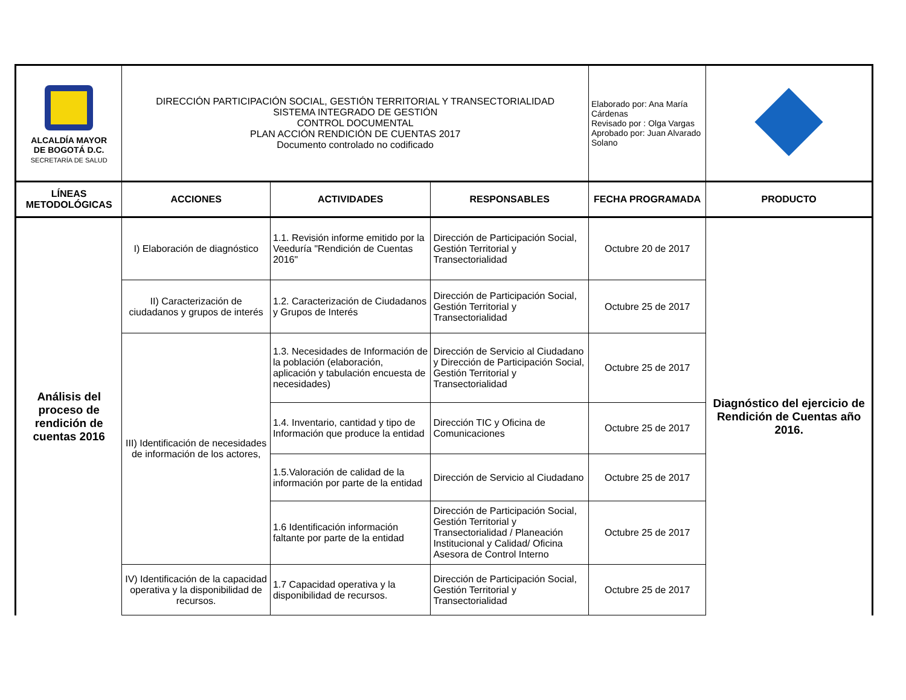| ALCALDÍA MAYOR DE BOGOTÁ D.C. SECRETARÍA DE SALUD | DIRECCIÓN PARTICIPACIÓN SOCIAL, GESTIÓN TERRITORIAL Y TRANSECTORIALIDAD SISTEMA INTEGRADO DE GESTIÓN CONTROL DOCUMENTAL PLAN ACCIÓN RENDICIÓN DE CUENTAS 2017 Documento controlado no codificado | | | Elaborado por: Ana María Cárdenas Revisado por : Olga Vargas Aprobado por: Juan Alvarado Solano | |
| LÍNEAS METODOLÓGICAS | ACCIONES | ACTIVIDADES | RESPONSABLES | FECHA PROGRAMADA | PRODUCTO |
| Análisis del proceso de rendición de cuentas 2016 | I) Elaboración de diagnóstico | 1.1. Revisión informe emitido por la Veeduría "Rendición de Cuentas 2016" | Dirección de Participación Social, Gestión Territorial y Transectorialidad | Octubre 20 de 2017 | Diagnóstico del ejercicio de Rendición de Cuentas año 2016. |
| | II) Caracterización de ciudadanos y grupos de interés | 1.2. Caracterización de Ciudadanos y Grupos de Interés | Dirección de Participación Social, Gestión Territorial y Transectorialidad | Octubre 25 de 2017 | |
| | III) Identificación de necesidades de información de los actores, | 1.3. Necesidades de Información de la población (elaboración, aplicación y tabulación encuesta de necesidades) | Dirección de Servicio al Ciudadano y Dirección de Participación Social, Gestión Territorial y Transectorialidad | Octubre 25 de 2017 | |
| | | 1.4. Inventario, cantidad y tipo de Información que produce la entidad | Dirección TIC y Oficina de Comunicaciones | Octubre 25 de 2017 | |
| | | 1.5.Valoración de calidad de la información por parte de la entidad | Dirección de Servicio al Ciudadano | Octubre 25 de 2017 | |
| | | 1.6 Identificación información faltante por parte de la entidad | Dirección de Participación Social, Gestión Territorial y Transectorialidad / Planeación Institucional y Calidad/ Oficina Asesora de Control Interno | Octubre 25 de 2017 | |
| | IV) Identificación de la capacidad operativa y la disponibilidad de recursos. | 1.7 Capacidad operativa y la disponibilidad de recursos. | Dirección de Participación Social, Gestión Territorial y Transectorialidad | Octubre 25 de 2017 | |